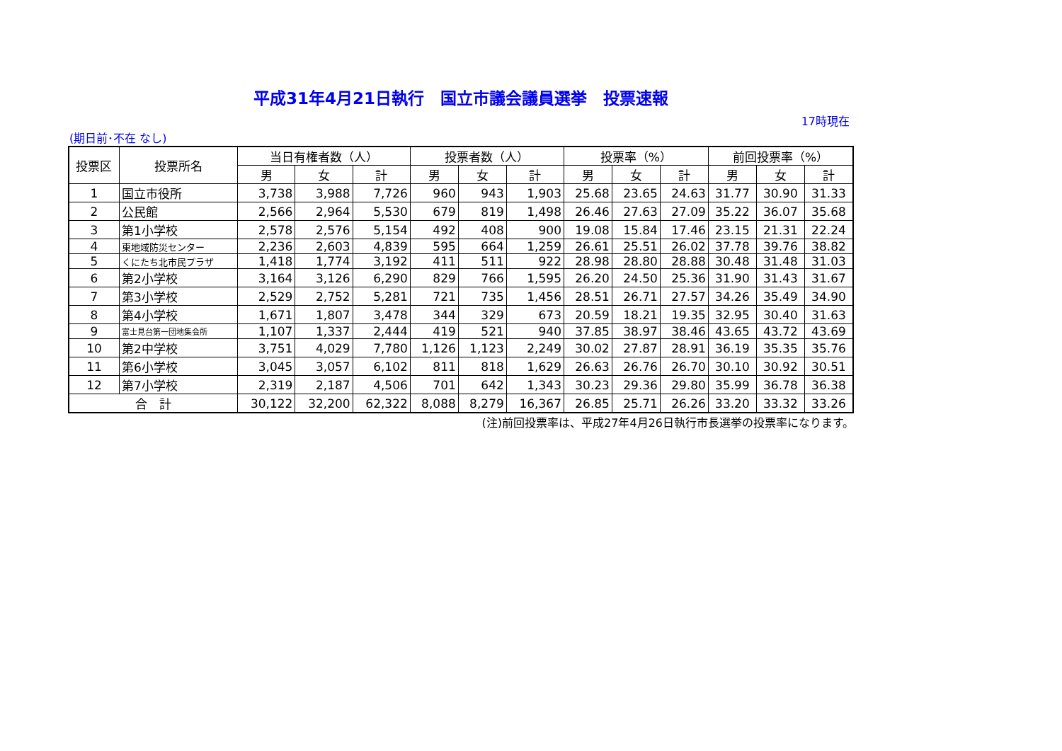平成31年4月21日執行　国立市議会議員選挙　投票速報
17時現在
(期日前･不在 なし)
| 投票区 | 投票所名 | 当日有権者数（人） | | | 投票者数（人） | | | 投票率（%） | | | 前回投票率（%） | | |
| --- | --- | --- | --- | --- | --- | --- | --- | --- | --- | --- | --- | --- | --- |
| | | 男 | 女 | 計 | 男 | 女 | 計 | 男 | 女 | 計 | 男 | 女 | 計 |
| 1 | 国立市役所 | 3,738 | 3,988 | 7,726 | 960 | 943 | 1,903 | 25.68 | 23.65 | 24.63 | 31.77 | 30.90 | 31.33 |
| 2 | 公民館 | 2,566 | 2,964 | 5,530 | 679 | 819 | 1,498 | 26.46 | 27.63 | 27.09 | 35.22 | 36.07 | 35.68 |
| 3 | 第1小学校 | 2,578 | 2,576 | 5,154 | 492 | 408 | 900 | 19.08 | 15.84 | 17.46 | 23.15 | 21.31 | 22.24 |
| 4 | 東地域防災センター | 2,236 | 2,603 | 4,839 | 595 | 664 | 1,259 | 26.61 | 25.51 | 26.02 | 37.78 | 39.76 | 38.82 |
| 5 | くにたち北市民プラザ | 1,418 | 1,774 | 3,192 | 411 | 511 | 922 | 28.98 | 28.80 | 28.88 | 30.48 | 31.48 | 31.03 |
| 6 | 第2小学校 | 3,164 | 3,126 | 6,290 | 829 | 766 | 1,595 | 26.20 | 24.50 | 25.36 | 31.90 | 31.43 | 31.67 |
| 7 | 第3小学校 | 2,529 | 2,752 | 5,281 | 721 | 735 | 1,456 | 28.51 | 26.71 | 27.57 | 34.26 | 35.49 | 34.90 |
| 8 | 第4小学校 | 1,671 | 1,807 | 3,478 | 344 | 329 | 673 | 20.59 | 18.21 | 19.35 | 32.95 | 30.40 | 31.63 |
| 9 | 富士見台第一団地集会所 | 1,107 | 1,337 | 2,444 | 419 | 521 | 940 | 37.85 | 38.97 | 38.46 | 43.65 | 43.72 | 43.69 |
| 10 | 第2中学校 | 3,751 | 4,029 | 7,780 | 1,126 | 1,123 | 2,249 | 30.02 | 27.87 | 28.91 | 36.19 | 35.35 | 35.76 |
| 11 | 第6小学校 | 3,045 | 3,057 | 6,102 | 811 | 818 | 1,629 | 26.63 | 26.76 | 26.70 | 30.10 | 30.92 | 30.51 |
| 12 | 第7小学校 | 2,319 | 2,187 | 4,506 | 701 | 642 | 1,343 | 30.23 | 29.36 | 29.80 | 35.99 | 36.78 | 36.38 |
| 合 計 | | 30,122 | 32,200 | 62,322 | 8,088 | 8,279 | 16,367 | 26.85 | 25.71 | 26.26 | 33.20 | 33.32 | 33.26 |
(注)前回投票率は、平成27年4月26日執行市長選挙の投票率になります。